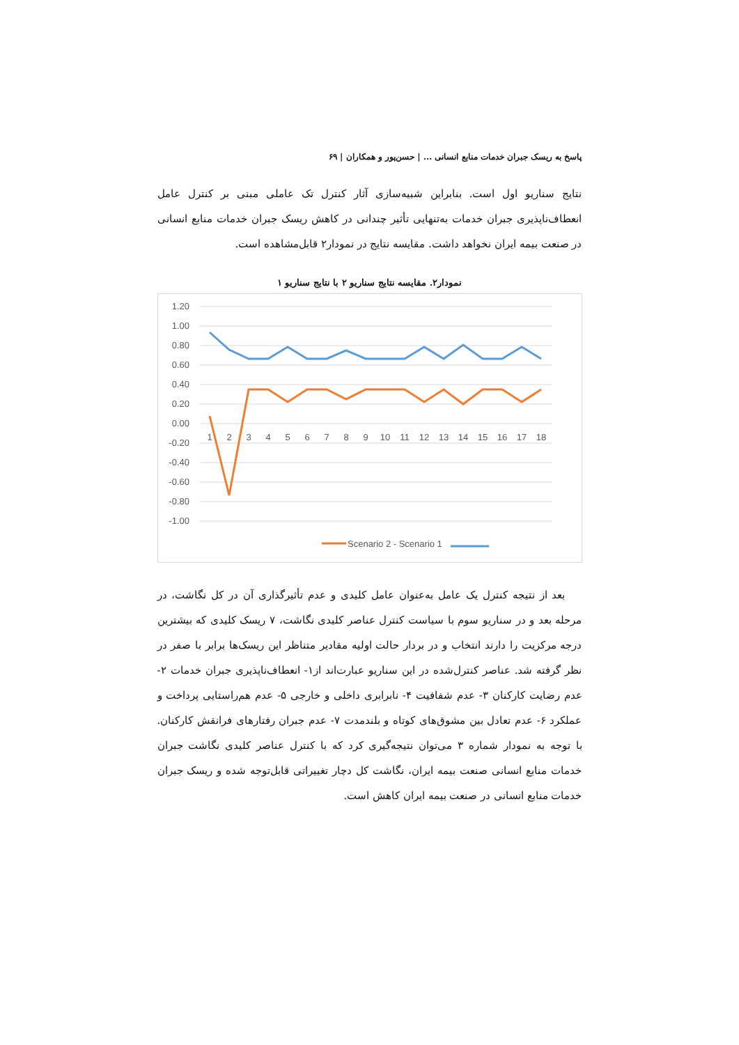پاسخ به ریسک جبران خدمات منابع انسانی ... | حسن‌پور و همکاران | ۶۹
نتایج سناریو اول است. بنابراین شبیه‌سازی آثار کنترل تک عاملی مبنی بر کنترل عامل انعطاف‌ناپذیری جبران خدمات به‌تنهایی تأثیر چندانی در کاهش ریسک جبران خدمات منابع انسانی در صنعت بیمه ایران نخواهد داشت. مقایسه نتایج در نمودار۲ قابل‌مشاهده است.
نمودار۲. مقایسه نتایج سناریو ۲ با نتایج سناریو ۱
1.20
1.00
0.80
0.60
0.40
0.20
0.00
-0.20
-0.40
-0.60
-0.80
-1.00
1
2
3
4
5
6
7
8
9
10
11
12
13
14
15
16
17
18
Scenario 2 - Scenario 1
بعد از نتیجه کنترل یک عامل به‌عنوان عامل کلیدی و عدم تأثیرگذاری آن در کل نگاشت، در مرحله بعد و در سناریو سوم با سیاست کنترل عناصر کلیدی نگاشت، ۷ ریسک کلیدی که بیشترین درجه مرکزیت را دارند انتخاب و در بردار حالت اولیه مقادیر متناظر این ریسک‌ها برابر با صفر در نظر گرفته شد. عناصر کنترل‌شده در این سناریو عبارت‌اند از۱- انعطاف‌ناپذیری جبران خدمات ۲- عدم رضایت کارکنان ۳- عدم شفافیت ۴- نابرابری داخلی و خارجی ۵- عدم هم‌راستایی پرداخت و عملکرد ۶- عدم تعادل بین مشوق‌های کوتاه و بلندمدت ۷- عدم جبران رفتارهای فرانقش کارکنان. با توجه به نمودار شماره ۳ می‌توان نتیجه‌گیری کرد که با کنترل عناصر کلیدی نگاشت جبران خدمات منابع انسانی صنعت بیمه ایران، نگاشت کل دچار تغییراتی قابل‌توجه شده و ریسک جبران خدمات منابع انسانی در صنعت بیمه ایران کاهش است.